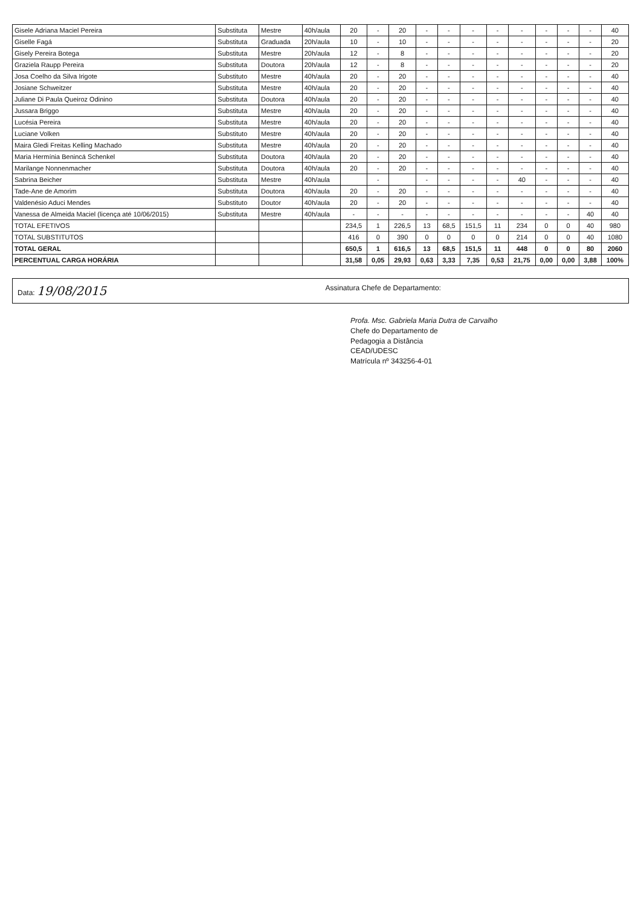| Gisele Adriana Maciel Pereira | Substituta | Mestre | 40h/aula | 20 | - | 20 | - | - | - | - | - | - | - | - | 40 |
| Giselle Fagá | Substituta | Graduada | 20h/aula | 10 | - | 10 | - | - | - | - | - | - | - | - | 20 |
| Gisely Pereira Botega | Substituta | Mestre | 20h/aula | 12 | - | 8 | - | - | - | - | - | - | - | - | 20 |
| Graziela Raupp Pereira | Substituta | Doutora | 20h/aula | 12 | - | 8 | - | - | - | - | - | - | - | - | 20 |
| Josa Coelho da Silva Irigote | Substituto | Mestre | 40h/aula | 20 | - | 20 | - | - | - | - | - | - | - | - | 40 |
| Josiane Schweitzer | Substituta | Mestre | 40h/aula | 20 | - | 20 | - | - | - | - | - | - | - | - | 40 |
| Juliane Di Paula Queiroz Odinino | Substituta | Doutora | 40h/aula | 20 | - | 20 | - | - | - | - | - | - | - | - | 40 |
| Jussara Briggo | Substituta | Mestre | 40h/aula | 20 | - | 20 | - | - | - | - | - | - | - | - | 40 |
| Lucésia Pereira | Substituta | Mestre | 40h/aula | 20 | - | 20 | - | - | - | - | - | - | - | - | 40 |
| Luciane Volken | Substituto | Mestre | 40h/aula | 20 | - | 20 | - | - | - | - | - | - | - | - | 40 |
| Maira Gledi Freitas Kelling Machado | Substituta | Mestre | 40h/aula | 20 | - | 20 | - | - | - | - | - | - | - | - | 40 |
| Maria Hermínia Benincá Schenkel | Substituta | Doutora | 40h/aula | 20 | - | 20 | - | - | - | - | - | - | - | - | 40 |
| Marilange Nonnenmacher | Substituta | Doutora | 40h/aula | 20 | - | 20 | - | - | - | - | - | - | - | - | 40 |
| Sabrina Beicher | Substituta | Mestre | 40h/aula | | - | | - | - | - | - | 40 | - | - | - | 40 |
| Tade-Ane de Amorim | Substituta | Doutora | 40h/aula | 20 | - | 20 | - | - | - | - | - | - | - | - | 40 |
| Valdenésio Aduci Mendes | Substituto | Doutor | 40h/aula | 20 | - | 20 | - | - | - | - | - | - | - | - | 40 |
| Vanessa de Almeida Maciel (licença até 10/06/2015) | Substituta | Mestre | 40h/aula | - | - | - | - | - | - | - | - | - | - | 40 | 40 |
| TOTAL EFETIVOS | | | | 234,5 | 1 | 226,5 | 13 | 68,5 | 151,5 | 11 | 234 | 0 | 0 | 40 | 980 |
| TOTAL SUBSTITUTOS | | | | 416 | 0 | 390 | 0 | 0 | 0 | 0 | 214 | 0 | 0 | 40 | 1080 |
| TOTAL GERAL | | | | 650,5 | 1 | 616,5 | 13 | 68,5 | 151,5 | 11 | 448 | 0 | 0 | 80 | 2060 |
| PERCENTUAL CARGA HORÁRIA | | | | 31,58 | 0,05 | 29,93 | 0,63 | 3,33 | 7,35 | 0,53 | 21,75 | 0,00 | 0,00 | 3,88 | 100% |
Data: 19/08/2015
Assinatura Chefe de Departamento:
Profa. Msc. Gabriela Maria Dutra de Carvalho
Chefe do Departamento de
Pedagogia a Distância
CEAD/UDESC
Matrícula nº 343256-4-01